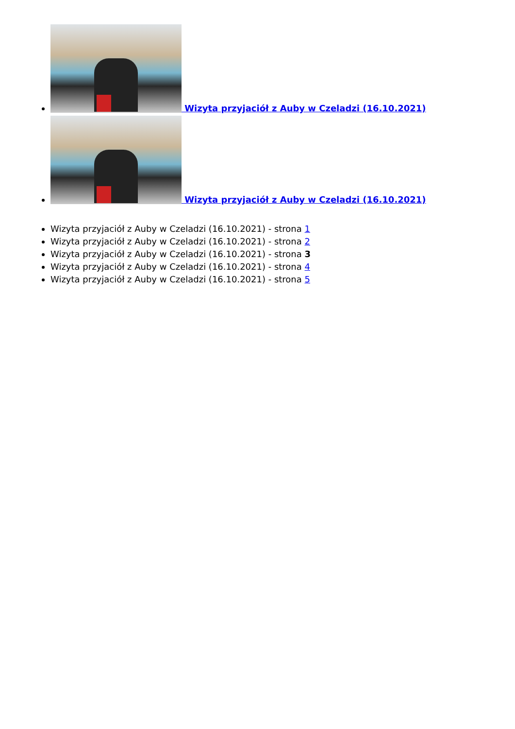Wizyta przyjaciół z Auby w Czeladzi (16.10.2021)
Wizyta przyjaciół z Auby w Czeladzi (16.10.2021)
Wizyta przyjaciół z Auby w Czeladzi (16.10.2021) - strona 1
Wizyta przyjaciół z Auby w Czeladzi (16.10.2021) - strona 2
Wizyta przyjaciół z Auby w Czeladzi (16.10.2021) - strona 3
Wizyta przyjaciół z Auby w Czeladzi (16.10.2021) - strona 4
Wizyta przyjaciół z Auby w Czeladzi (16.10.2021) - strona 5